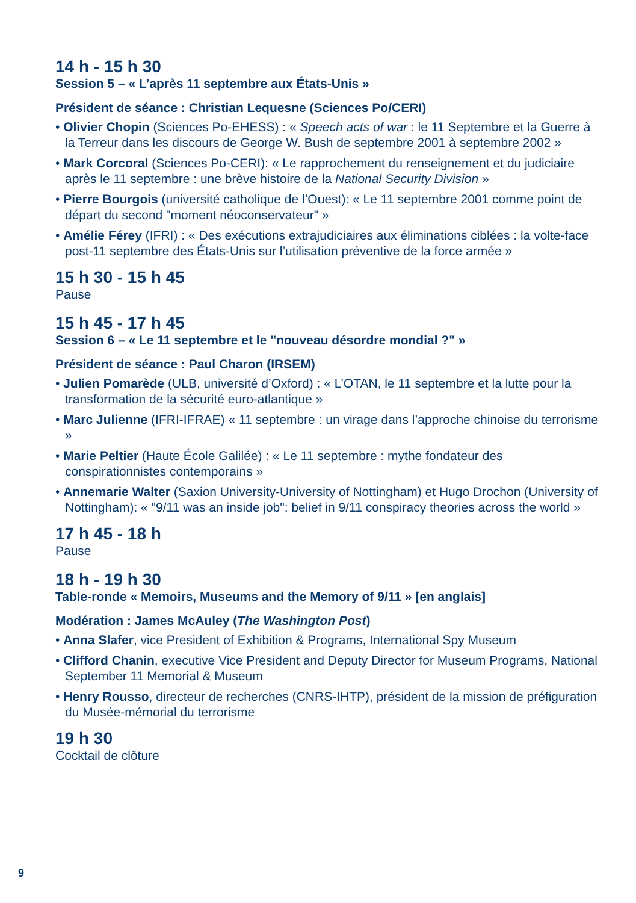14 h - 15 h 30
Session 5 – « L’après 11 septembre aux États-Unis »
Président de séance : Christian Lequesne (Sciences Po/CERI)
• Olivier Chopin (Sciences Po-EHESS) : « Speech acts of war : le 11 Septembre et la Guerre à la Terreur dans les discours de George W. Bush de septembre 2001 à septembre 2002 »
• Mark Corcoral (Sciences Po-CERI): « Le rapprochement du renseignement et du judiciaire après le 11 septembre : une brève histoire de la National Security Division »
• Pierre Bourgois (université catholique de l’Ouest): « Le 11 septembre 2001 comme point de départ du second "moment néoconservateur" »
• Amélie Férey (IFRI) : « Des exécutions extrajudiciaires aux éliminations ciblées : la volte-face post-11 septembre des États-Unis sur l’utilisation préventive de la force armée »
15 h 30 - 15 h 45
Pause
15 h 45 - 17 h 45
Session 6 – « Le 11 septembre et le "nouveau désordre mondial ?" »
Président de séance : Paul Charon (IRSEM)
• Julien Pomarède (ULB, université d’Oxford) : « L’OTAN, le 11 septembre et la lutte pour la transformation de la sécurité euro-atlantique »
• Marc Julienne (IFRI-IFRAE) « 11 septembre : un virage dans l’approche chinoise du terrorisme »
• Marie Peltier (Haute École Galilée) : « Le 11 septembre : mythe fondateur des conspirationnistes contemporains »
• Annemarie Walter (Saxion University-University of Nottingham) et Hugo Drochon (University of Nottingham): « "9/11 was an inside job": belief in 9/11 conspiracy theories across the world »
17 h 45 - 18 h
Pause
18 h - 19 h 30
Table-ronde « Memoirs, Museums and the Memory of 9/11 » [en anglais]
Modération : James McAuley (The Washington Post)
• Anna Slafer, vice President of Exhibition & Programs, International Spy Museum
• Clifford Chanin, executive Vice President and Deputy Director for Museum Programs, National September 11 Memorial & Museum
• Henry Rousso, directeur de recherches (CNRS-IHTP), président de la mission de préfiguration du Musée-mémorial du terrorisme
19 h 30
Cocktail de clôture
9